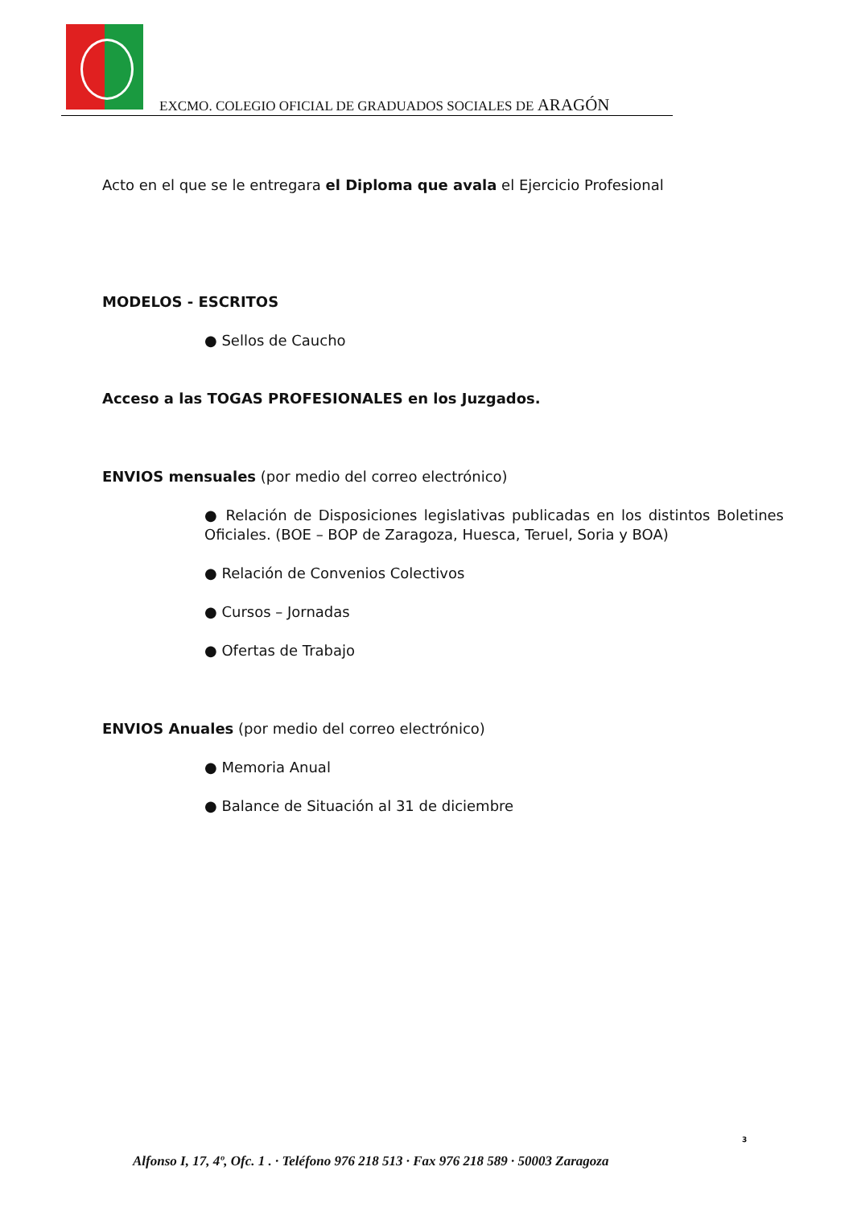EXCMO. COLEGIO OFICIAL DE GRADUADOS SOCIALES DE ARAGÓN
Acto en el que se le entregara el Diploma que avala el Ejercicio Profesional
MODELOS - ESCRITOS
● Sellos de Caucho
Acceso a las TOGAS PROFESIONALES en los Juzgados.
ENVIOS mensuales (por medio del correo electrónico)
● Relación de Disposiciones legislativas publicadas en los distintos Boletines Oficiales. (BOE – BOP de Zaragoza, Huesca, Teruel, Soria y BOA)
● Relación de Convenios Colectivos
● Cursos – Jornadas
● Ofertas de Trabajo
ENVIOS Anuales (por medio del correo electrónico)
● Memoria Anual
● Balance de Situación al 31 de diciembre
3
Alfonso I, 17, 4º, Ofc. 1 . · Teléfono 976 218 513 · Fax 976 218 589 · 50003 Zaragoza